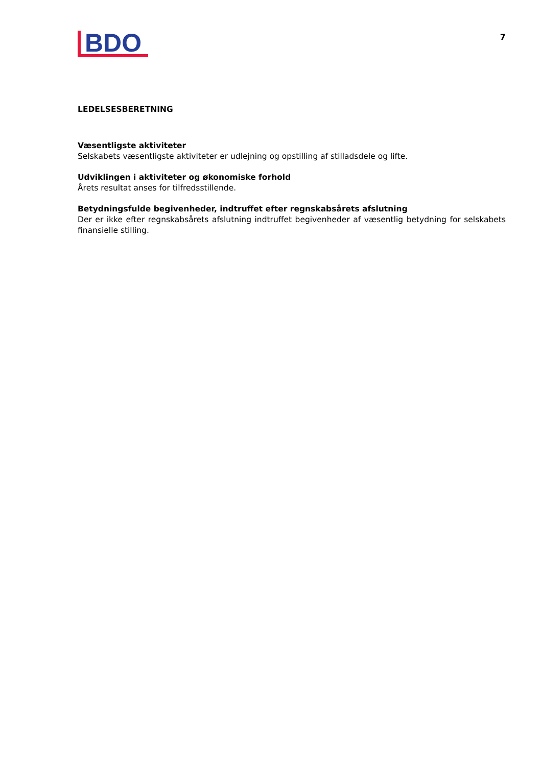BDO
7
LEDELSESBERETNING
Væsentligste aktiviteter
Selskabets væsentligste aktiviteter er udlejning og opstilling af stilladsdele og lifte.
Udviklingen i aktiviteter og økonomiske forhold
Årets resultat anses for tilfredsstillende.
Betydningsfulde begivenheder, indtruffet efter regnskabsårets afslutning
Der er ikke efter regnskabsårets afslutning indtruffet begivenheder af væsentlig betydning for selskabets finansielle stilling.